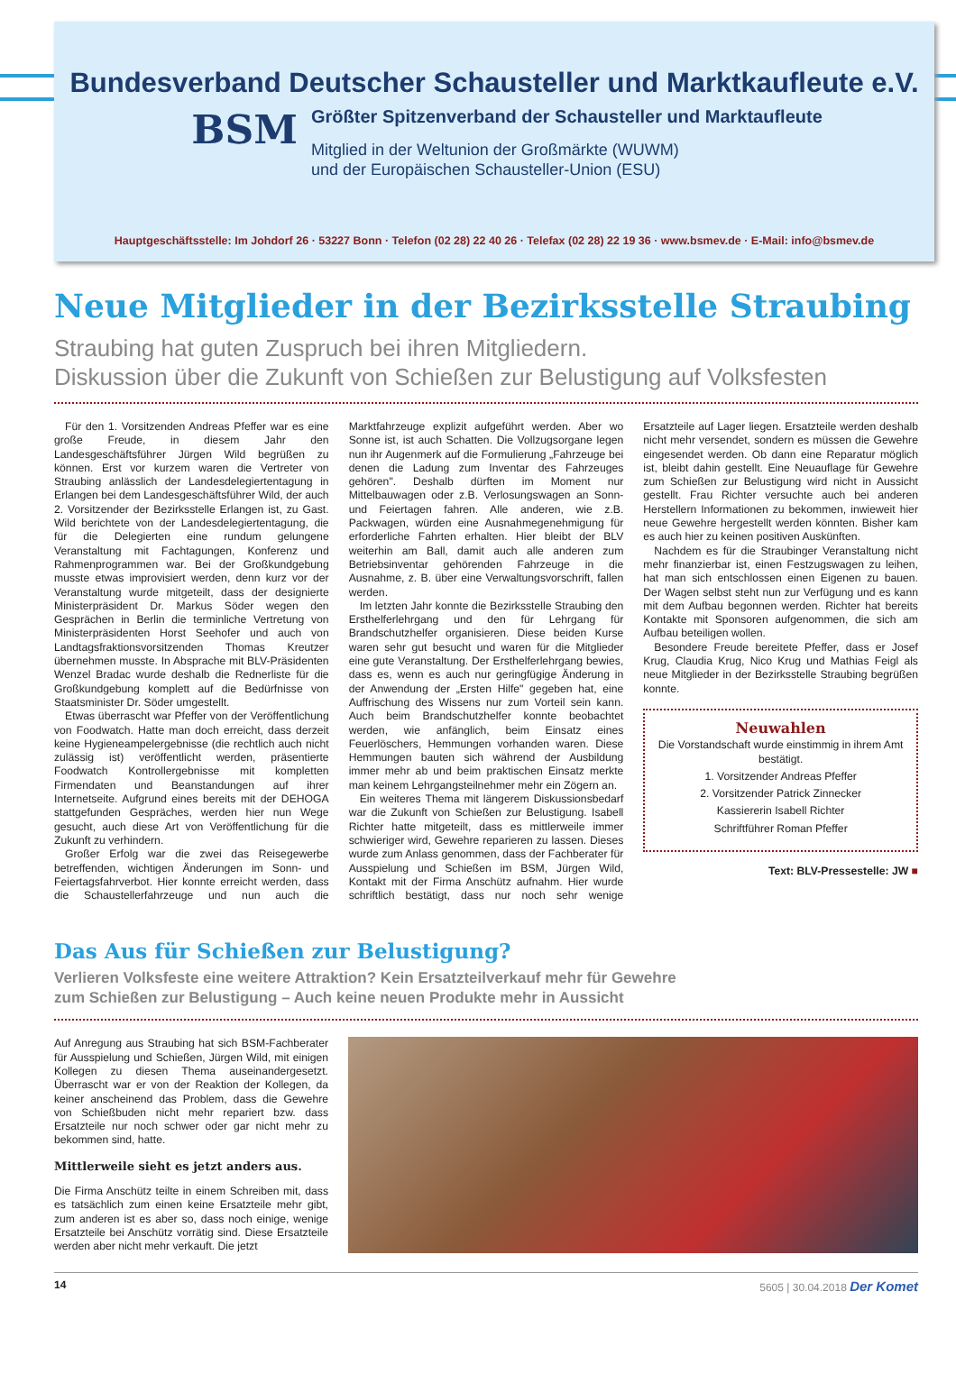Bundesverband Deutscher Schausteller und Marktkaufleute e.V.
BSM
Größter Spitzenverband der Schausteller und Marktaufleute
Mitglied in der Weltunion der Großmärkte (WUWM)
und der Europäischen Schausteller-Union (ESU)
Hauptgeschäftsstelle: Im Johdorf 26 · 53227 Bonn · Telefon (02 28) 22 40 26 · Telefax (02 28) 22 19 36 · www.bsmev.de · E-Mail: info@bsmev.de
Neue Mitglieder in der Bezirksstelle Straubing
Straubing hat guten Zuspruch bei ihren Mitgliedern.
Diskussion über die Zukunft von Schießen zur Belustigung auf Volksfesten
Für den 1. Vorsitzenden Andreas Pfeffer war es eine große Freude, in diesem Jahr den Landesgeschäftsführer Jürgen Wild begrüßen zu können. Erst vor kurzem waren die Vertreter von Straubing anlässlich der Landesdelegiertentagung in Erlangen bei dem Landesgeschäftsführer Wild, der auch 2. Vorsitzender der Bezirksstelle Erlangen ist, zu Gast. Wild berichtete von der Landesdelegiertentagung, die für die Delegierten eine rundum gelungene Veranstaltung mit Fachtagungen, Konferenz und Rahmenprogrammen war. Bei der Großkundgebung musste etwas improvisiert werden, denn kurz vor der Veranstaltung wurde mitgeteilt, dass der designierte Ministerpräsident Dr. Markus Söder wegen den Gesprächen in Berlin die terminliche Vertretung von Ministerpräsidenten Horst Seehofer und auch von Landtagsfraktionsvorsitzenden Thomas Kreutzer übernehmen musste. In Absprache mit BLV-Präsidenten Wenzel Bradac wurde deshalb die Rednerliste für die Großkundgebung komplett auf die Bedürfnisse von Staatsminister Dr. Söder umgestellt.
Etwas überrascht war Pfeffer von der Veröffentlichung von Foodwatch. Hatte man doch erreicht, dass derzeit keine Hygieneampelergebnisse (die rechtlich auch nicht zulässig ist) veröffentlicht werden, präsentierte Foodwatch Kontrollergebnisse mit kompletten Firmendaten und Beanstandungen auf ihrer Internetseite. Aufgrund eines bereits mit der DEHOGA stattgefunden Gespräches, werden hier nun Wege gesucht, auch diese Art von Veröffentlichung für die Zukunft zu verhindern.
Großer Erfolg war die zwei das Reisegewerbe betreffenden, wichtigen Änderungen im Sonn- und Feiertagsfahrverbot. Hier konnte erreicht werden, dass die Schaustellerfahrzeuge und nun auch die Marktfahrzeuge explizit aufgeführt werden. Aber wo Sonne ist, ist auch Schatten. Die Vollzugsorgane legen nun ihr Augenmerk auf die Formulierung „Fahrzeuge bei denen die Ladung zum Inventar des Fahrzeuges gehören". Deshalb dürften im Moment nur Mittelbauwagen oder z.B. Verlosungswagen an Sonn- und Feiertagen fahren. Alle anderen, wie z.B. Packwagen, würden eine Ausnahmegenehmigung für erforderliche Fahrten erhalten. Hier bleibt der BLV weiterhin am Ball, damit auch alle anderen zum Betriebsinventar gehörenden Fahrzeuge in die Ausnahme, z. B. über eine Verwaltungsvorschrift, fallen werden.
Im letzten Jahr konnte die Bezirksstelle Straubing den Ersthelferlehrgang und den für Lehrgang für Brandschutzhelfer organisieren. Diese beiden Kurse waren sehr gut besucht und waren für die Mitglieder eine gute Veranstaltung. Der Ersthelferlehrgang bewies, dass es, wenn es auch nur geringfügige Änderung in der Anwendung der „Ersten Hilfe" gegeben hat, eine Auffrischung des Wissens nur zum Vorteil sein kann. Auch beim Brandschutzhelfer konnte beobachtet werden, wie anfänglich, beim Einsatz eines Feuerlöschers, Hemmungen vorhanden waren. Diese Hemmungen bauten sich während der Ausbildung immer mehr ab und beim praktischen Einsatz merkte man keinem Lehrgangsteilnehmer mehr ein Zögern an.
Ein weiteres Thema mit längerem Diskussionsbedarf war die Zukunft von Schießen zur Belustigung. Isabell Richter hatte mitgeteilt, dass es mittlerweile immer schwieriger wird, Gewehre reparieren zu lassen. Dieses wurde zum Anlass genommen, dass der Fachberater für Ausspielung und Schießen im BSM, Jürgen Wild, Kontakt mit der Firma Anschütz aufnahm. Hier wurde schriftlich bestätigt, dass nur noch sehr wenige Ersatzteile auf Lager liegen. Ersatzteile werden deshalb nicht mehr versendet, sondern es müssen die Gewehre eingesendet werden. Ob dann eine Reparatur möglich ist, bleibt dahin gestellt. Eine Neuauflage für Gewehre zum Schießen zur Belustigung wird nicht in Aussicht gestellt. Frau Richter versuchte auch bei anderen Herstellern Informationen zu bekommen, inwieweit hier neue Gewehre hergestellt werden könnten. Bisher kam es auch hier zu keinen positiven Auskünften.
Nachdem es für die Straubinger Veranstaltung nicht mehr finanzierbar ist, einen Festzugswagen zu leihen, hat man sich entschlossen einen Eigenen zu bauen. Der Wagen selbst steht nun zur Verfügung und es kann mit dem Aufbau begonnen werden. Richter hat bereits Kontakte mit Sponsoren aufgenommen, die sich am Aufbau beteiligen wollen.
Besondere Freude bereitete Pfeffer, dass er Josef Krug, Claudia Krug, Nico Krug und Mathias Feigl als neue Mitglieder in der Bezirksstelle Straubing begrüßen konnte.
Neuwahlen
Die Vorstandschaft wurde einstimmig in ihrem Amt bestätigt.
1. Vorsitzender Andreas Pfeffer
2. Vorsitzender Patrick Zinnecker
Kassiererin Isabell Richter
Schriftführer Roman Pfeffer
Text: BLV-Pressestelle: JW ■
Das Aus für Schießen zur Belustigung?
Verlieren Volksfeste eine weitere Attraktion? Kein Ersatzteilverkauf mehr für Gewehre
zum Schießen zur Belustigung – Auch keine neuen Produkte mehr in Aussicht
Auf Anregung aus Straubing hat sich BSM-Fachberater für Ausspielung und Schießen, Jürgen Wild, mit einigen Kollegen zu diesen Thema auseinandergesetzt. Überrascht war er von der Reaktion der Kollegen, da keiner anscheinend das Problem, dass die Gewehre von Schießbuden nicht mehr repariert bzw. dass Ersatzteile nur noch schwer oder gar nicht mehr zu bekommen sind, hatte.
Mittlerweile sieht es jetzt anders aus.
Die Firma Anschütz teilte in einem Schreiben mit, dass es tatsächlich zum einen keine Ersatzteile mehr gibt, zum anderen ist es aber so, dass noch einige, wenige Ersatzteile bei Anschütz vorrätig sind. Diese Ersatzteile werden aber nicht mehr verkauft. Die jetzt
14 5605 | 30.04.2018 Der Komet